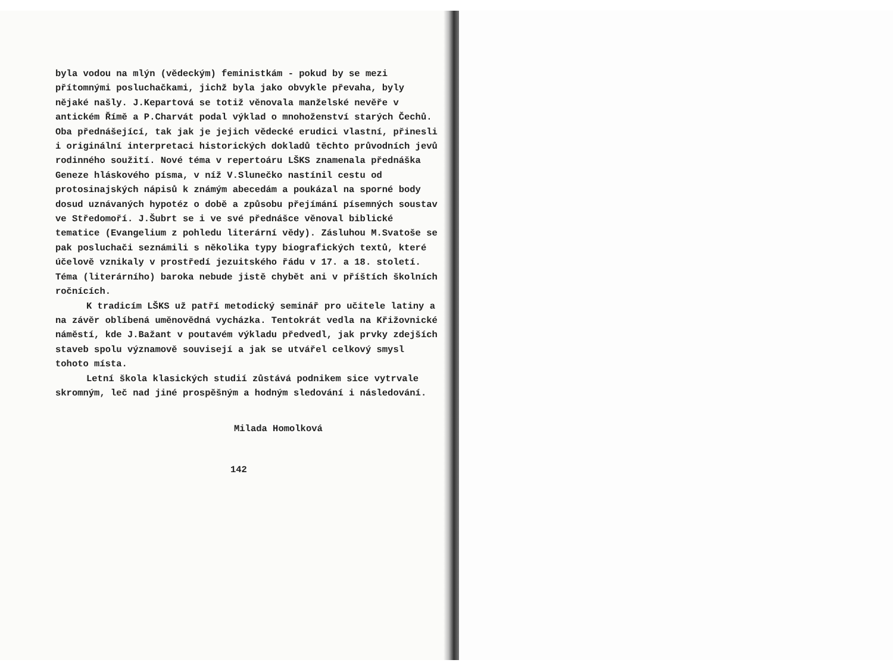byla vodou na mlýn (vědeckým) feministkám - pokud by se mezi přítomnými posluchačkami, jichž byla jako obvykle převaha, byly nějaké našly. J.Kepartová se totiž věnovala manželské nevěře v antickém Římě a P.Charvát podal výklad o mnohoženství starých Čechů. Oba přednášející, tak jak je jejich vědecké erudici vlastní, přinesli i originální interpretaci historických dokladů těchto průvodních jevů rodinného soužití. Nové téma v repertoáru LŠKS znamenala přednáška Geneze hláskového písma, v níž V.Slunečko nastínil cestu od protosinajských nápisů k známým abecedám a poukázal na sporné body dosud uznávaných hypotéz o době a způsobu přejímání písemných soustav ve Středomoří. J.Šubrt se i ve své přednášce věnoval biblické tematice (Evangelium z pohledu literární vědy). Zásluhou M.Svatoše se pak posluchači seznámili s několika typy biografických textů, které účelově vznikaly v prostředí jezuitského řádu v 17. a 18. století. Téma (literárního) baroka nebude jistě chybět ani v příštích školních ročnících.
K tradicím LŠKS už patří metodický seminář pro učitele latiny a na závěr oblíbená uměnovědná vycházka. Tentokrát vedla na Křižovnické náměstí, kde J.Bažant v poutavém výkladu předvedl, jak prvky zdejších staveb spolu významově souvisejí a jak se utvářel celkový smysl tohoto místa.
Letní škola klasických studií zůstává podnikem sice vytrvale skromným, leč nad jiné prospěšným a hodným sledování i následování.
Milada Homolková
142